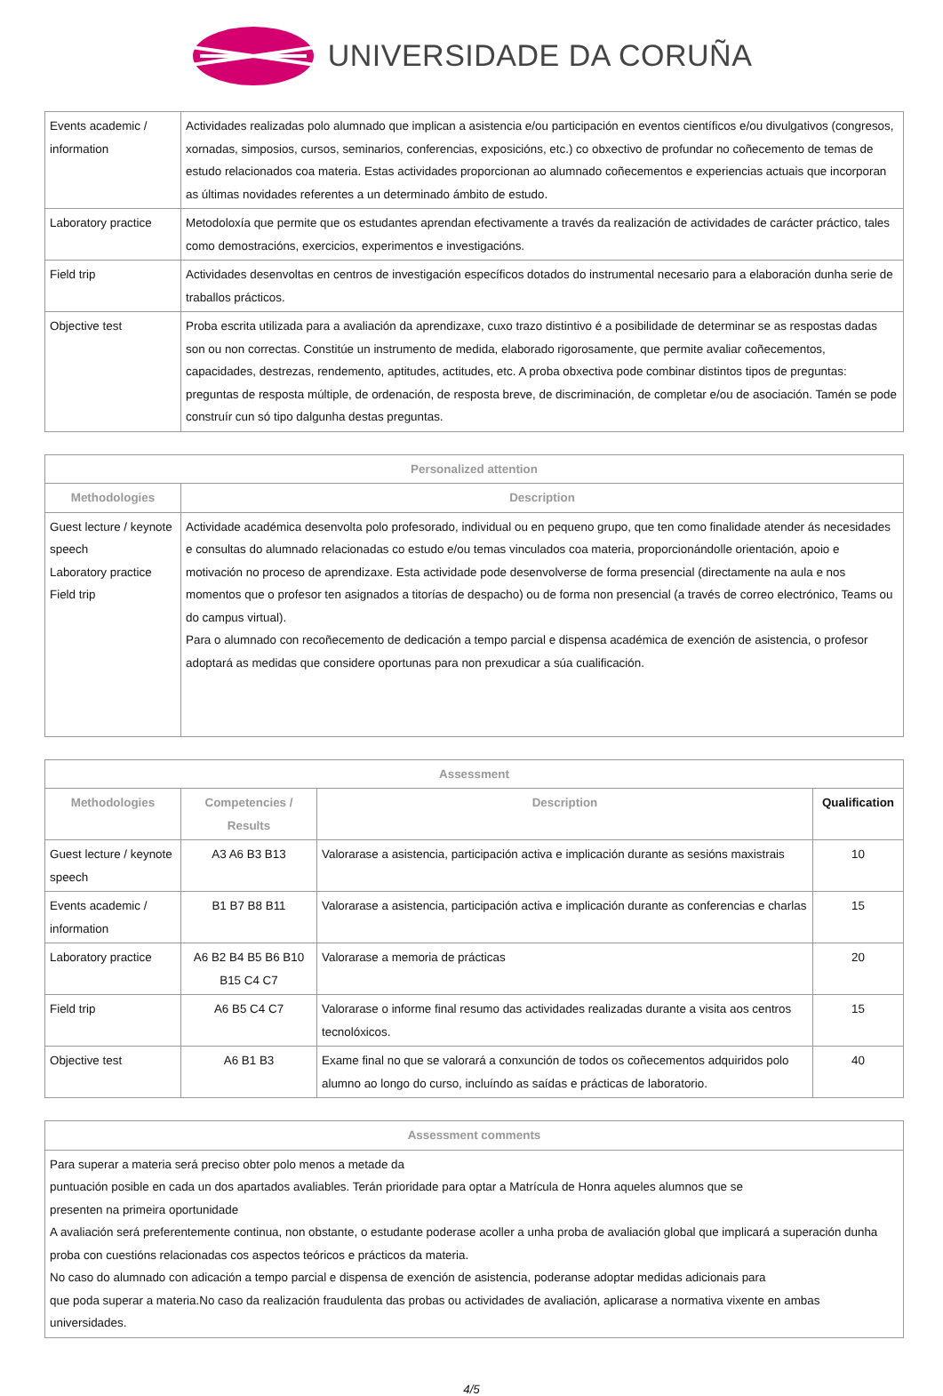UNIVERSIDADE DA CORUÑA
| Events academic / information | Actividades realizadas polo alumnado que implican a asistencia e/ou participación en eventos científicos e/ou divulgativos (congresos, xornadas, simposios, cursos, seminarios, conferencias, exposicións, etc.) co obxectivo de profundar no coñecemento de temas de estudo relacionados coa materia. Estas actividades proporcionan ao alumnado coñecementos e experiencias actuais que incorporan as últimas novidades referentes a un determinado ámbito de estudo. |
| Laboratory practice | Metodoloxía que permite que os estudantes aprendan efectivamente a través da realización de actividades de carácter práctico, tales como demostracións, exercicios, experimentos e investigacións. |
| Field trip | Actividades desenvoltas en centros de investigación específicos dotados do instrumental necesario para a elaboración dunha serie de traballos prácticos. |
| Objective test | Proba escrita utilizada para a avaliación da aprendizaxe, cuxo trazo distintivo é a posibilidade de determinar se as respostas dadas son ou non correctas. Constitúe un instrumento de medida, elaborado rigorosamente, que permite avaliar coñecementos, capacidades, destrezas, rendemento, aptitudes, actitudes, etc. A proba obxectiva pode combinar distintos tipos de preguntas: preguntas de resposta múltiple, de ordenación, de resposta breve, de discriminación, de completar e/ou de asociación. Tamén se pode construír cun só tipo dalgunha destas preguntas. |
| Personalized attention | |
| --- | --- |
| Methodologies | Description |
| Guest lecture / keynote speech Laboratory practice Field trip | Actividade académica desenvolta polo profesorado, individual ou en pequeno grupo, que ten como finalidade atender ás necesidades e consultas do alumnado relacionadas co estudo e/ou temas vinculados coa materia, proporcionándolle orientación, apoio e motivación no proceso de aprendizaxe. Esta actividade pode desenvolverse de forma presencial (directamente na aula e nos momentos que o profesor ten asignados a titorías de despacho) ou de forma non presencial (a través de correo electrónico, Teams ou do campus virtual). Para o alumnado con recoñecemento de dedicación a tempo parcial e dispensa académica de exención de asistencia, o profesor adoptará as medidas que considere oportunas para non prexudicar a súa cualificación. |
| Assessment | | | |
| --- | --- | --- | --- |
| Methodologies | Competencies / Results | Description | Qualification |
| Guest lecture / keynote speech | A3 A6 B3 B13 | Valorarase a asistencia, participación activa e implicación durante as sesións maxistrais | 10 |
| Events academic / information | B1 B7 B8 B11 | Valorarase a asistencia, participación activa e implicación durante as conferencias e charlas | 15 |
| Laboratory practice | A6 B2 B4 B5 B6 B10 B15 C4 C7 | Valorarase a memoria de prácticas | 20 |
| Field trip | A6 B5 C4 C7 | Valorarase o informe final resumo das actividades realizadas durante a visita aos centros tecnolóxicos. | 15 |
| Objective test | A6 B1 B3 | Exame final no que se valorará a conxunción de todos os coñecementos adquiridos polo alumno ao longo do curso, incluíndo as saídas e prácticas de laboratorio. | 40 |
| Assessment comments |
| --- |
| Para superar a materia será preciso obter polo menos a metade da puntuación posible en cada un dos apartados avaliables. Terán prioridade para optar a Matrícula de Honra aqueles alumnos que se presenten na primeira oportunidade A avaliación será preferentemente continua, non obstante, o estudante poderase acoller a unha proba de avaliación global que implicará a superación dunha proba con cuestións relacionadas cos aspectos teóricos e prácticos da materia. No caso do alumnado con adicación a tempo parcial e dispensa de exención de asistencia, poderanse adoptar medidas adicionais para que poda superar a materia.No caso da realización fraudulenta das probas ou actividades de avaliación, aplicarase a normativa vixente en ambas universidades. |
4/5